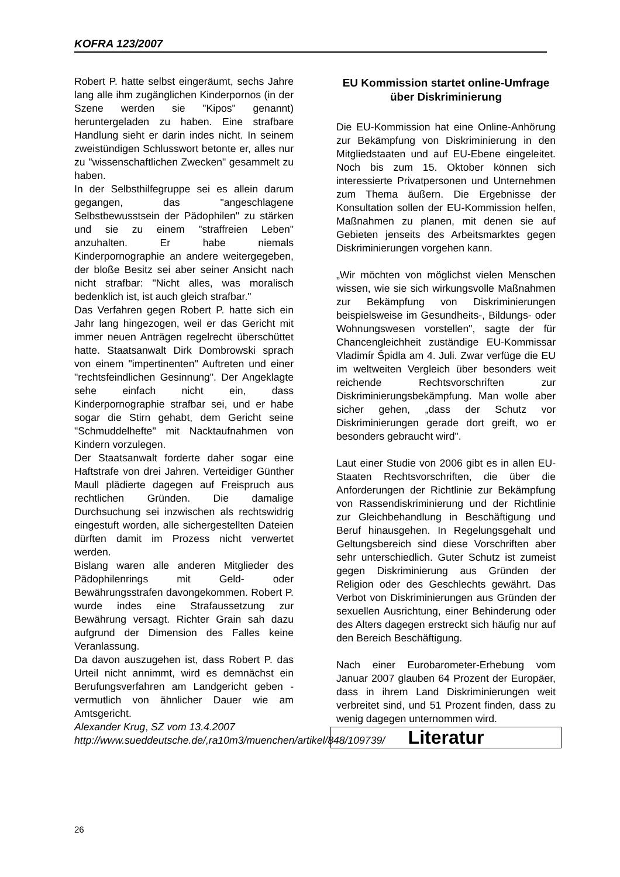KOFRA 123/2007
Robert P. hatte selbst eingeräumt, sechs Jahre lang alle ihm zugänglichen Kinderpornos (in der Szene werden sie "Kipos" genannt) heruntergeladen zu haben. Eine strafbare Handlung sieht er darin indes nicht. In seinem zweistündigen Schlusswort betonte er, alles nur zu "wissenschaftlichen Zwecken" gesammelt zu haben.
In der Selbsthilfegruppe sei es allein darum gegangen, das "angeschlagene Selbstbewusstsein der Pädophilen" zu stärken und sie zu einem "straffreien Leben" anzuhalten. Er habe niemals Kinderpornographie an andere weitergegeben, der bloße Besitz sei aber seiner Ansicht nach nicht strafbar: "Nicht alles, was moralisch bedenklich ist, ist auch gleich strafbar."
Das Verfahren gegen Robert P. hatte sich ein Jahr lang hingezogen, weil er das Gericht mit immer neuen Anträgen regelrecht überschüttet hatte. Staatsanwalt Dirk Dombrowski sprach von einem "impertinenten" Auftreten und einer "rechtsfeindlichen Gesinnung". Der Angeklagte sehe einfach nicht ein, dass Kinderpornographie strafbar sei, und er habe sogar die Stirn gehabt, dem Gericht seine "Schmuddelhefte" mit Nacktaufnahmen von Kindern vorzulegen.
Der Staatsanwalt forderte daher sogar eine Haftstrafe von drei Jahren. Verteidiger Günther Maull plädierte dagegen auf Freispruch aus rechtlichen Gründen. Die damalige Durchsuchung sei inzwischen als rechtswidrig eingestuft worden, alle sichergestellten Dateien dürften damit im Prozess nicht verwertet werden.
Bislang waren alle anderen Mitglieder des Pädophilenrings mit Geld- oder Bewährungsstrafen davongekommen. Robert P. wurde indes eine Strafaussetzung zur Bewährung versagt. Richter Grain sah dazu aufgrund der Dimension des Falles keine Veranlassung.
Da davon auszugehen ist, dass Robert P. das Urteil nicht annimmt, wird es demnächst ein Berufungsverfahren am Landgericht geben - vermutlich von ähnlicher Dauer wie am Amtsgericht.
Alexander Krug, SZ vom 13.4.2007
http://www.sueddeutsche.de/,ra10m3/muenchen/artikel/848/109739/
EU Kommission startet online-Umfrage über Diskriminierung
Die EU-Kommission hat eine Online-Anhörung zur Bekämpfung von Diskriminierung in den Mitgliedstaaten und auf EU-Ebene eingeleitet. Noch bis zum 15. Oktober können sich interessierte Privatpersonen und Unternehmen zum Thema äußern. Die Ergebnisse der Konsultation sollen der EU-Kommission helfen, Maßnahmen zu planen, mit denen sie auf Gebieten jenseits des Arbeitsmarktes gegen Diskriminierungen vorgehen kann.
„Wir möchten von möglichst vielen Menschen wissen, wie sie sich wirkungsvolle Maßnahmen zur Bekämpfung von Diskriminierungen beispielsweise im Gesundheits-, Bildungs- oder Wohnungswesen vorstellen", sagte der für Chancengleichheit zuständige EU-Kommissar Vladimír Špidla am 4. Juli. Zwar verfüge die EU im weltweiten Vergleich über besonders weit reichende Rechtsvorschriften zur Diskriminierungsbekämpfung. Man wolle aber sicher gehen, „dass der Schutz vor Diskriminierungen gerade dort greift, wo er besonders gebraucht wird".
Laut einer Studie von 2006 gibt es in allen EU-Staaten Rechtsvorschriften, die über die Anforderungen der Richtlinie zur Bekämpfung von Rassendiskriminierung und der Richtlinie zur Gleichbehandlung in Beschäftigung und Beruf hinausgehen. In Regelungsgehalt und Geltungsbereich sind diese Vorschriften aber sehr unterschiedlich. Guter Schutz ist zumeist gegen Diskriminierung aus Gründen der Religion oder des Geschlechts gewährt. Das Verbot von Diskriminierungen aus Gründen der sexuellen Ausrichtung, einer Behinderung oder des Alters dagegen erstreckt sich häufig nur auf den Bereich Beschäftigung.
Nach einer Eurobarometer-Erhebung vom Januar 2007 glauben 64 Prozent der Europäer, dass in ihrem Land Diskriminierungen weit verbreitet sind, und 51 Prozent finden, dass zu wenig dagegen unternommen wird.
Literatur
26